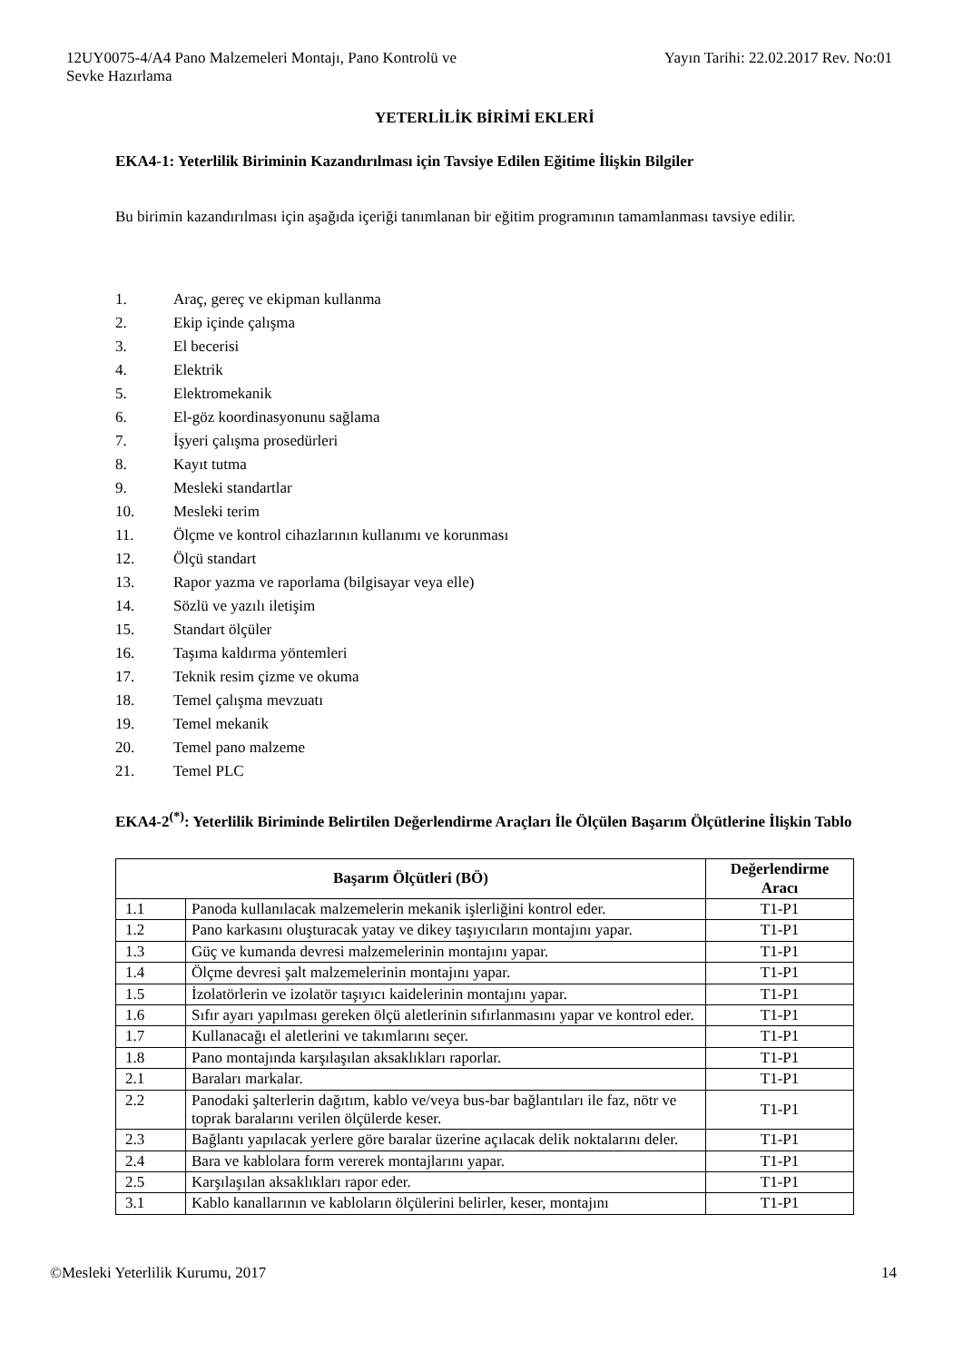12UY0075-4/A4 Pano Malzemeleri Montajı, Pano Kontrolü ve
Sevke Hazırlama
Yayın Tarihi: 22.02.2017 Rev. No:01
YETERLİLİK BİRİMİ EKLERİ
EKA4-1: Yeterlilik Biriminin Kazandırılması için Tavsiye Edilen Eğitime İlişkin Bilgiler
Bu birimin kazandırılması için aşağıda içeriği tanımlanan bir eğitim programının tamamlanması tavsiye edilir.
1. Araç, gereç ve ekipman kullanma
2. Ekip içinde çalışma
3. El becerisi
4. Elektrik
5. Elektromekanik
6. El-göz koordinasyonunu sağlama
7. İşyeri çalışma prosedürleri
8. Kayıt tutma
9. Mesleki standartlar
10. Mesleki terim
11. Ölçme ve kontrol cihazlarının kullanımı ve korunması
12. Ölçü standart
13. Rapor yazma ve raporlama (bilgisayar veya elle)
14. Sözlü ve yazılı iletişim
15. Standart ölçüler
16. Taşıma kaldırma yöntemleri
17. Teknik resim çizme ve okuma
18. Temel çalışma mevzuatı
19. Temel mekanik
20. Temel pano malzeme
21. Temel PLC
EKA4-2<sup>(*)</sup>: Yeterlilik Biriminde Belirtilen Değerlendirme Araçları İle Ölçülen Başarım Ölçütlerine İlişkin Tablo
| Başarım Ölçütleri (BÖ) | | Değerlendirme Aracı |
| --- | --- | --- |
| 1.1 | Panoda kullanılacak malzemelerin mekanik işlerliğini kontrol eder. | T1-P1 |
| 1.2 | Pano karkasını oluşturacak yatay ve dikey taşıyıcıların montajını yapar. | T1-P1 |
| 1.3 | Güç ve kumanda devresi malzemelerinin montajını yapar. | T1-P1 |
| 1.4 | Ölçme devresi şalt malzemelerinin montajını yapar. | T1-P1 |
| 1.5 | İzolatörlerin ve izolatör taşıyıcı kaidelerinin montajını yapar. | T1-P1 |
| 1.6 | Sıfır ayarı yapılması gereken ölçü aletlerinin sıfırlanmasını yapar ve kontrol eder. | T1-P1 |
| 1.7 | Kullanacağı el aletlerini ve takımlarını seçer. | T1-P1 |
| 1.8 | Pano montajında karşılaşılan aksaklıkları raporlar. | T1-P1 |
| 2.1 | Baraları markalar. | T1-P1 |
| 2.2 | Panodaki şalterlerin dağıtım, kablo ve/veya bus-bar bağlantıları ile faz, nötr ve toprak baralarını verilen ölçülerde keser. | T1-P1 |
| 2.3 | Bağlantı yapılacak yerlere göre baralar üzerine açılacak delik noktalarını deler. | T1-P1 |
| 2.4 | Bara ve kablolara form vererek montajlarını yapar. | T1-P1 |
| 2.5 | Karşılaşılan aksaklıkları rapor eder. | T1-P1 |
| 3.1 | Kablo kanallarının ve kabloların ölçülerini belirler, keser, montajını | T1-P1 |
©Mesleki Yeterlilik Kurumu, 2017
14